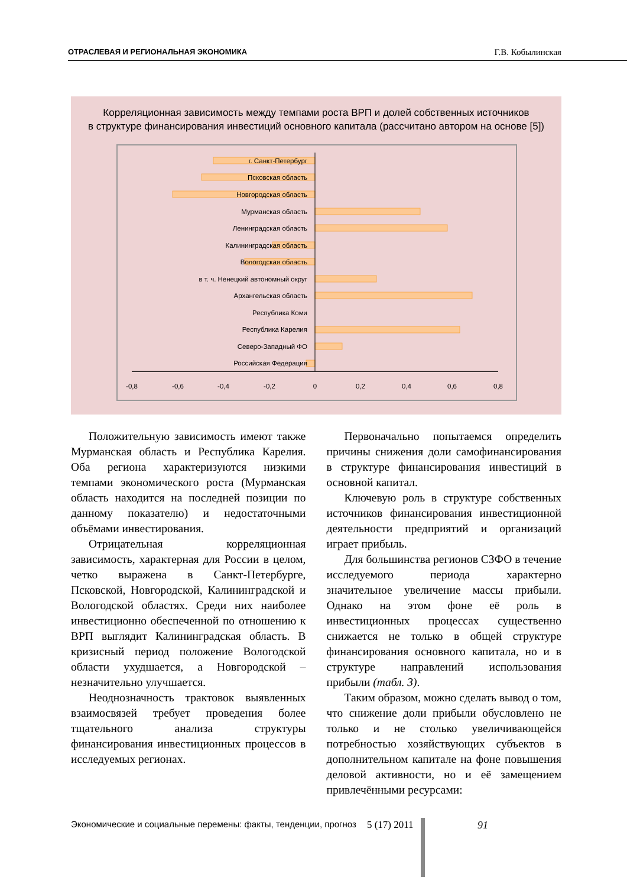ОТРАСЛЕВАЯ И РЕГИОНАЛЬНАЯ ЭКОНОМИКА Г.В. Кобылинская
Корреляционная зависимость между темпами роста ВРП и долей собственных источников
в структуре финансирования инвестиций основного капитала (рассчитано автором на основе [5])
г. Санкт-Петербург
Псковская область
Новгородская область
Мурманская область
Ленинградская область
Калининградская область
Вологодская область
в т. ч. Ненецкий автономный округ
Архангельская область
Республика Коми
Республика Карелия
Северо-Западный ФО
Российская Федерация
-0,8
-0,6
-0,4
-0,2
0
0,2
0,4
0,6
0,8
Положительную зависимость имеют также Мурманская область и Республика Карелия. Оба региона характеризуются низкими темпами экономического роста (Мурманская область находится на последней позиции по данному показателю) и недостаточными объёмами инвестирования.
Отрицательная корреляционная зависимость, характерная для России в целом, четко выражена в Санкт-Петербурге, Псковской, Новгородской, Калининградской и Вологодской областях. Среди них наиболее инвестиционно обеспеченной по отношению к ВРП выглядит Калининградская область. В кризисный период положение Вологодской области ухудшается, а Новгородской – незначительно улучшается.
Неоднозначность трактовок выявленных взаимосвязей требует проведения более тщательного анализа структуры финансирования инвестиционных процессов в исследуемых регионах.
Первоначально попытаемся определить причины снижения доли самофинансирования в структуре финансирования инвестиций в основной капитал.
Ключевую роль в структуре собственных источников финансирования инвестиционной деятельности предприятий и организаций играет прибыль.
Для большинства регионов СЗФО в течение исследуемого периода характерно значительное увеличение массы прибыли. Однако на этом фоне её роль в инвестиционных процессах существенно снижается не только в общей структуре финансирования основного капитала, но и в структуре направлений использования прибыли (табл. 3).
Таким образом, можно сделать вывод о том, что снижение доли прибыли обусловлено не только и не столько увеличивающейся потребностью хозяйствующих субъектов в дополнительном капитале на фоне повышения деловой активности, но и её замещением привлечёнными ресурсами:
Экономические и социальные перемены: факты, тенденции, прогноз 5 (17) 2011
91